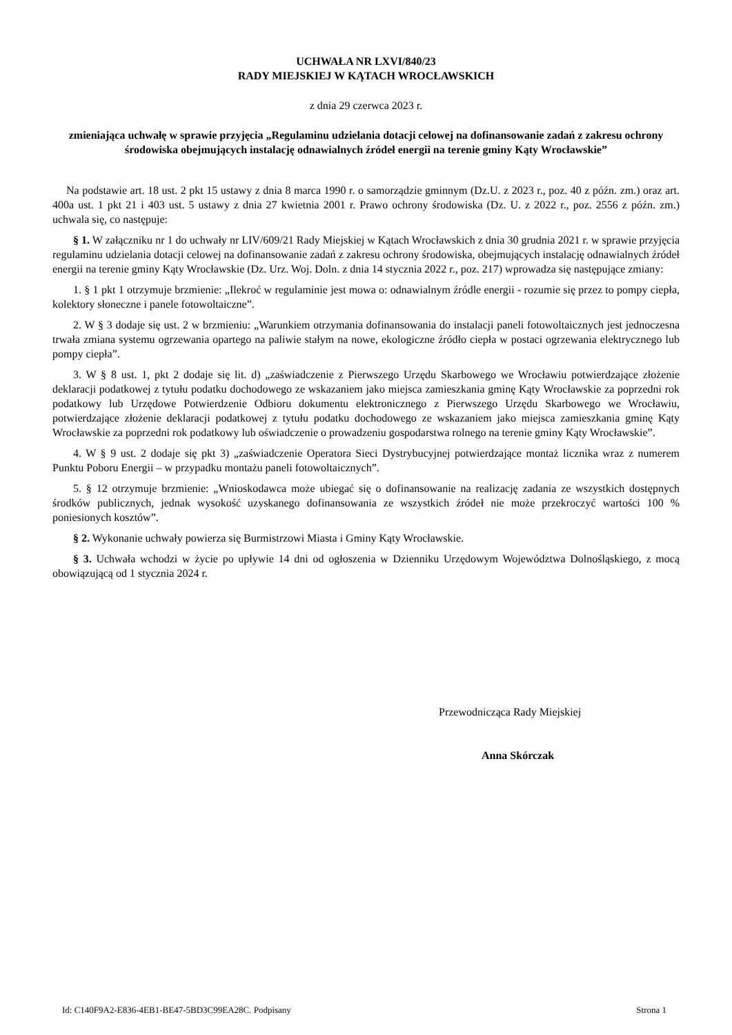UCHWAŁA NR LXVI/840/23
RADY MIEJSKIEJ W KĄTACH WROCŁAWSKICH
z dnia 29 czerwca 2023 r.
zmieniająca uchwałę w sprawie przyjęcia „Regulaminu udzielania dotacji celowej na dofinansowanie zadań z zakresu ochrony środowiska obejmujących instalację odnawialnych źródeł energii na terenie gminy Kąty Wrocławskie”
Na podstawie art. 18 ust. 2 pkt 15 ustawy z dnia 8 marca 1990 r. o samorządzie gminnym (Dz.U. z 2023 r., poz. 40 z późn. zm.) oraz art. 400a ust. 1 pkt 21 i 403 ust. 5 ustawy z dnia 27 kwietnia 2001 r. Prawo ochrony środowiska (Dz. U. z 2022 r., poz. 2556 z późn. zm.) uchwala się, co następuje:
§ 1. W załączniku nr 1 do uchwały nr LIV/609/21 Rady Miejskiej w Kątach Wrocławskich z dnia 30 grudnia 2021 r. w sprawie przyjęcia regulaminu udzielania dotacji celowej na dofinansowanie zadań z zakresu ochrony środowiska, obejmujących instalację odnawialnych źródeł energii na terenie gminy Kąty Wrocławskie (Dz. Urz. Woj. Doln. z dnia 14 stycznia 2022 r., poz. 217) wprowadza się następujące zmiany:
1. § 1 pkt 1 otrzymuje brzmienie: „Ilekroć w regulaminie jest mowa o: odnawialnym źródle energii - rozumie się przez to pompy ciepła, kolektory słoneczne i panele fotowoltaiczne”.
2. W § 3 dodaje się ust. 2 w brzmieniu: „Warunkiem otrzymania dofinansowania do instalacji paneli fotowoltaicznych jest jednoczesna trwała zmiana systemu ogrzewania opartego na paliwie stałym na nowe, ekologiczne źródło ciepła w postaci ogrzewania elektrycznego lub pompy ciepła”.
3. W § 8 ust. 1, pkt 2 dodaje się lit. d) „zaświadczenie z Pierwszego Urzędu Skarbowego we Wrocławiu potwierdzające złożenie deklaracji podatkowej z tytułu podatku dochodowego ze wskazaniem jako miejsca zamieszkania gminę Kąty Wrocławskie za poprzedni rok podatkowy lub Urzędowe Potwierdzenie Odbioru dokumentu elektronicznego z Pierwszego Urzędu Skarbowego we Wrocławiu, potwierdzające złożenie deklaracji podatkowej z tytułu podatku dochodowego ze wskazaniem jako miejsca zamieszkania gminę Kąty Wrocławskie za poprzedni rok podatkowy lub oświadczenie o prowadzeniu gospodarstwa rolnego na terenie gminy Kąty Wrocławskie”.
4. W § 9 ust. 2 dodaje się pkt 3) „zaświadczenie Operatora Sieci Dystrybucyjnej potwierdzające montaż licznika wraz z numerem Punktu Poboru Energii – w przypadku montażu paneli fotowoltaicznych”.
5. § 12 otrzymuje brzmienie: „Wnioskodawca może ubiegać się o dofinansowanie na realizację zadania ze wszystkich dostępnych środków publicznych, jednak wysokość uzyskanego dofinansowania ze wszystkich źródeł nie może przekroczyć wartości 100 % poniesionych kosztów”.
§ 2. Wykonanie uchwały powierza się Burmistrzowi Miasta i Gminy Kąty Wrocławskie.
§ 3. Uchwała wchodzi w życie po upływie 14 dni od ogłoszenia w Dzienniku Urzędowym Województwa Dolnośląskiego, z mocą obowiązującą od 1 stycznia 2024 r.
Przewodnicząca Rady Miejskiej
Anna Skórczak
Id: C140F9A2-E836-4EB1-BE47-5BD3C99EA28C. Podpisany Strona 1